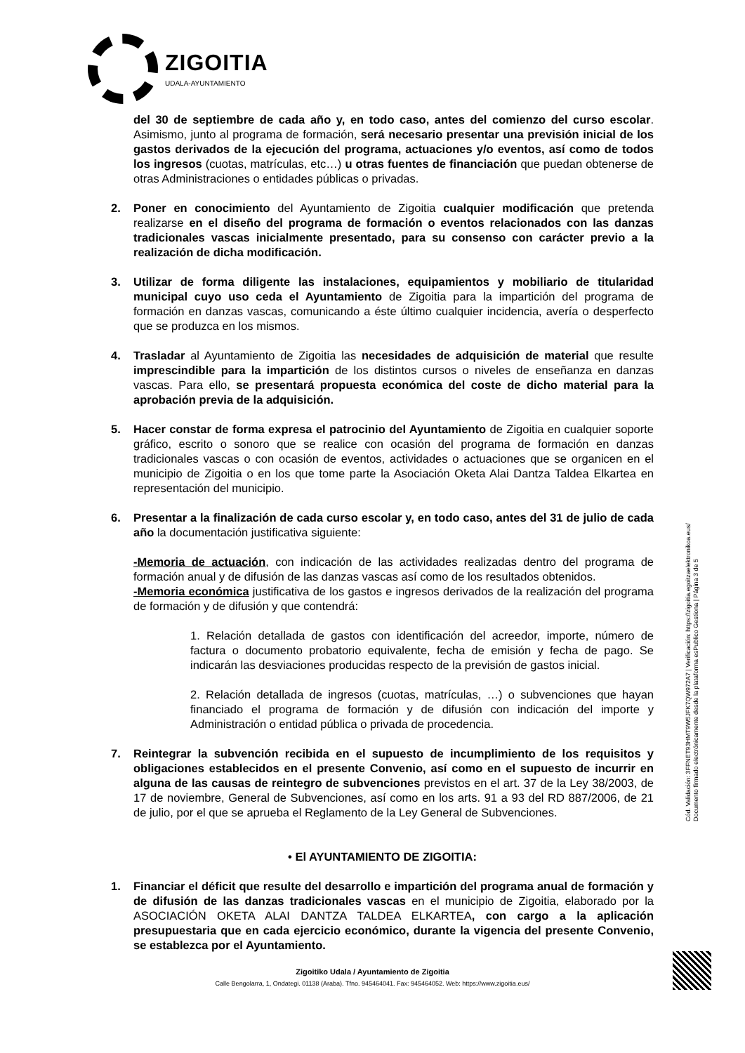ZIGOITIA
UDALA-AYUNTAMIENTO
del 30 de septiembre de cada año y, en todo caso, antes del comienzo del curso escolar. Asimismo, junto al programa de formación, será necesario presentar una previsión inicial de los gastos derivados de la ejecución del programa, actuaciones y/o eventos, así como de todos los ingresos (cuotas, matrículas, etc…) u otras fuentes de financiación que puedan obtenerse de otras Administraciones o entidades públicas o privadas.
2. Poner en conocimiento del Ayuntamiento de Zigoitia cualquier modificación que pretenda realizarse en el diseño del programa de formación o eventos relacionados con las danzas tradicionales vascas inicialmente presentado, para su consenso con carácter previo a la realización de dicha modificación.
3. Utilizar de forma diligente las instalaciones, equipamientos y mobiliario de titularidad municipal cuyo uso ceda el Ayuntamiento de Zigoitia para la impartición del programa de formación en danzas vascas, comunicando a éste último cualquier incidencia, avería o desperfecto que se produzca en los mismos.
4. Trasladar al Ayuntamiento de Zigoitia las necesidades de adquisición de material que resulte imprescindible para la impartición de los distintos cursos o niveles de enseñanza en danzas vascas. Para ello, se presentará propuesta económica del coste de dicho material para la aprobación previa de la adquisición.
5. Hacer constar de forma expresa el patrocinio del Ayuntamiento de Zigoitia en cualquier soporte gráfico, escrito o sonoro que se realice con ocasión del programa de formación en danzas tradicionales vascas o con ocasión de eventos, actividades o actuaciones que se organicen en el municipio de Zigoitia o en los que tome parte la Asociación Oketa Alai Dantza Taldea Elkartea en representación del municipio.
6. Presentar a la finalización de cada curso escolar y, en todo caso, antes del 31 de julio de cada año la documentación justificativa siguiente:
-Memoria de actuación, con indicación de las actividades realizadas dentro del programa de formación anual y de difusión de las danzas vascas así como de los resultados obtenidos.
-Memoria económica justificativa de los gastos e ingresos derivados de la realización del programa de formación y de difusión y que contendrá:
1. Relación detallada de gastos con identificación del acreedor, importe, número de factura o documento probatorio equivalente, fecha de emisión y fecha de pago. Se indicarán las desviaciones producidas respecto de la previsión de gastos inicial.
2. Relación detallada de ingresos (cuotas, matrículas, …) o subvenciones que hayan financiado el programa de formación y de difusión con indicación del importe y Administración o entidad pública o privada de procedencia.
7. Reintegrar la subvención recibida en el supuesto de incumplimiento de los requisitos y obligaciones establecidos en el presente Convenio, así como en el supuesto de incurrir en alguna de las causas de reintegro de subvenciones previstos en el art. 37 de la Ley 38/2003, de 17 de noviembre, General de Subvenciones, así como en los arts. 91 a 93 del RD 887/2006, de 21 de julio, por el que se aprueba el Reglamento de la Ley General de Subvenciones.
• El AYUNTAMIENTO DE ZIGOITIA:
1. Financiar el déficit que resulte del desarrollo e impartición del programa anual de formación y de difusión de las danzas tradicionales vascas en el municipio de Zigoitia, elaborado por la ASOCIACIÓN OKETA ALAI DANTZA TALDEA ELKARTEA, con cargo a la aplicación presupuestaria que en cada ejercicio económico, durante la vigencia del presente Convenio, se establezca por el Ayuntamiento.
Cód. Validación: 3FFNET93HMT9W5JFK7QW972A7 | Verificación: https://zigoitia.egoitzaelektronikoa.eus/
Documento firmado electrónicamente desde la plataforma esPublico Gestiona | Página 3 de 5
Zigoitiko Udala / Ayuntamiento de Zigoitia
Calle Bengolarra, 1, Ondategi. 01138 (Araba). Tfno. 945464041. Fax: 945464052. Web: https://www.zigoitia.eus/